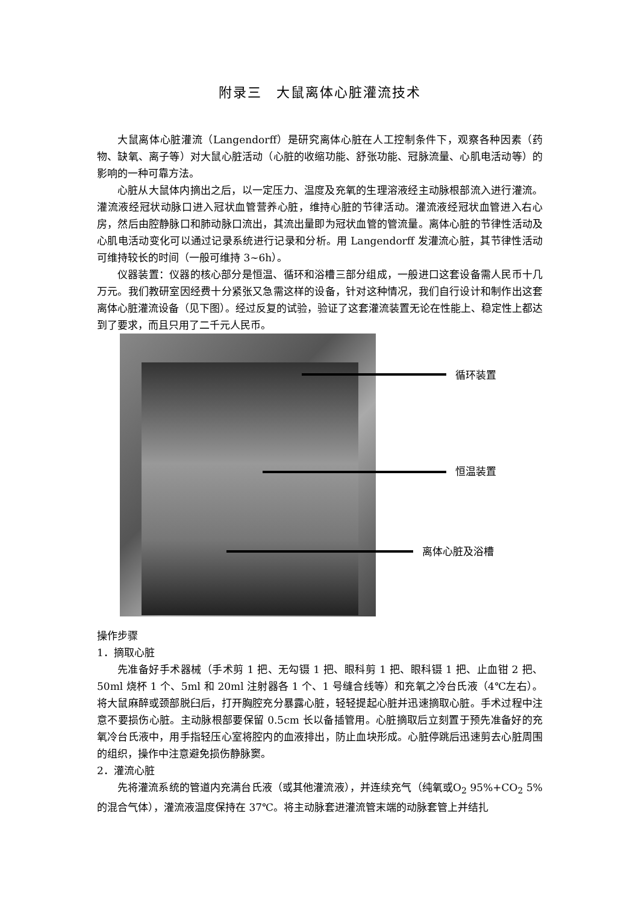附录三　大鼠离体心脏灌流技术
大鼠离体心脏灌流（Langendorff）是研究离体心脏在人工控制条件下，观察各种因素（药物、缺氧、离子等）对大鼠心脏活动（心脏的收缩功能、舒张功能、冠脉流量、心肌电活动等）的影响的一种可靠方法。
心脏从大鼠体内摘出之后，以一定压力、温度及充氧的生理溶液经主动脉根部流入进行灌流。灌流液经冠状动脉口进入冠状血管营养心脏，维持心脏的节律活动。灌流液经冠状血管进入右心房，然后由腔静脉口和肺动脉口流出，其流出量即为冠状血管的管流量。离体心脏的节律性活动及心肌电活动变化可以通过记录系统进行记录和分析。用 Langendorff 发灌流心脏，其节律性活动可维持较长的时间（一般可维持 3~6h）。
仪器装置：仪器的核心部分是恒温、循环和浴槽三部分组成，一般进口这套设备需人民币十几万元。我们教研室因经费十分紧张又急需这样的设备，针对这种情况，我们自行设计和制作出这套离体心脏灌流设备（见下图）。经过反复的试验，验证了这套灌流装置无论在性能上、稳定性上都达到了要求，而且只用了二千元人民币。
循环装置
恒温装置
离体心脏及浴槽
操作步骤
1．摘取心脏
先准备好手术器械（手术剪 1 把、无勾镊 1 把、眼科剪 1 把、眼科镊 1 把、止血钳 2 把、50ml 烧杯 1 个、5ml 和 20ml 注射器各 1 个、1 号缝合线等）和充氧之冷台氏液（4℃左右）。将大鼠麻醉或颈部脱臼后，打开胸腔充分暴露心脏，轻轻提起心脏并迅速摘取心脏。手术过程中注意不要损伤心脏。主动脉根部要保留 0.5cm 长以备插管用。心脏摘取后立刻置于预先准备好的充氧冷台氏液中，用手指轻压心室将腔内的血液排出，防止血块形成。心脏停跳后迅速剪去心脏周围的组织，操作中注意避免损伤静脉窦。
2．灌流心脏
先将灌流系统的管道内充满台氏液（或其他灌流液），并连续充气（纯氧或O<sub>2</sub> 95%+CO<sub>2</sub> 5%的混合气体），灌流液温度保持在 37℃。将主动脉套进灌流管末端的动脉套管上并结扎